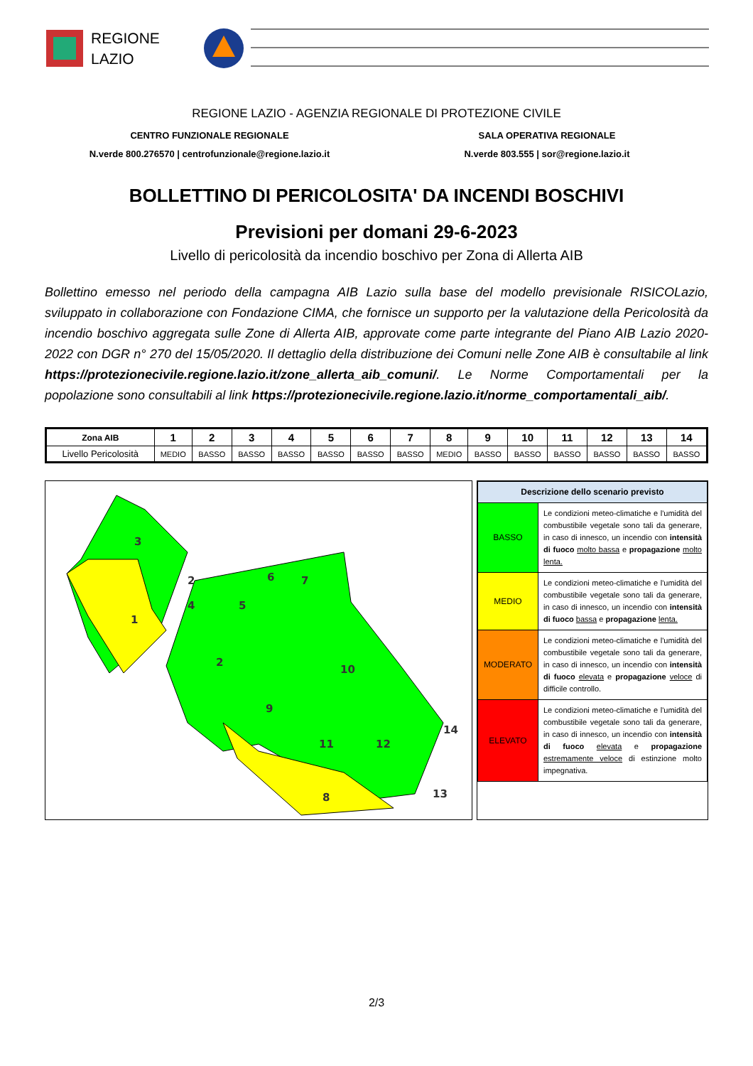REGIONE
LAZIO
REGIONE LAZIO - AGENZIA REGIONALE DI PROTEZIONE CIVILE
CENTRO FUNZIONALE REGIONALE
N.verde 800.276570 | centrofunzionale@regione.lazio.it
SALA OPERATIVA REGIONALE
N.verde 803.555 | sor@regione.lazio.it
BOLLETTINO DI PERICOLOSITA' DA INCENDI BOSCHIVI
Previsioni per domani 29-6-2023
Livello di pericolosità da incendio boschivo per Zona di Allerta AIB
Bollettino emesso nel periodo della campagna AIB Lazio sulla base del modello previsionale RISICOLazio, sviluppato in collaborazione con Fondazione CIMA, che fornisce un supporto per la valutazione della Pericolosità da incendio boschivo aggregata sulle Zone di Allerta AIB, approvate come parte integrante del Piano AIB Lazio 2020-2022 con DGR n° 270 del 15/05/2020. Il dettaglio della distribuzione dei Comuni nelle Zone AIB è consultabile al link https://protezionecivile.regione.lazio.it/zone_allerta_aib_comuni/. Le Norme Comportamentali per la popolazione sono consultabili al link https://protezionecivile.regione.lazio.it/norme_comportamentali_aib/.
| Zona AIB | 1 | 2 | 3 | 4 | 5 | 6 | 7 | 8 | 9 | 10 | 11 | 12 | 13 | 14 |
| --- | --- | --- | --- | --- | --- | --- | --- | --- | --- | --- | --- | --- | --- | --- |
| Livello Pericolosità | MEDIO | BASSO | BASSO | BASSO | BASSO | BASSO | BASSO | MEDIO | BASSO | BASSO | BASSO | BASSO | BASSO | BASSO |
3
2
4
1
5
6
7
2
10
9
11
12
14
13
8
| Descrizione dello scenario previsto | |
| BASSO | Le condizioni meteo-climatiche e l'umidità del combustibile vegetale sono tali da generare, in caso di innesco, un incendio con intensità di fuoco molto bassa e propagazione molto lenta. |
| MEDIO | Le condizioni meteo-climatiche e l'umidità del combustibile vegetale sono tali da generare, in caso di innesco, un incendio con intensità di fuoco bassa e propagazione lenta. |
| MODERATO | Le condizioni meteo-climatiche e l'umidità del combustibile vegetale sono tali da generare, in caso di innesco, un incendio con intensità di fuoco elevata e propagazione veloce di difficile controllo. |
| ELEVATO | Le condizioni meteo-climatiche e l'umidità del combustibile vegetale sono tali da generare, in caso di innesco, un incendio con intensità di fuoco elevata e propagazione estremamente veloce di estinzione molto impegnativa. |
2/3